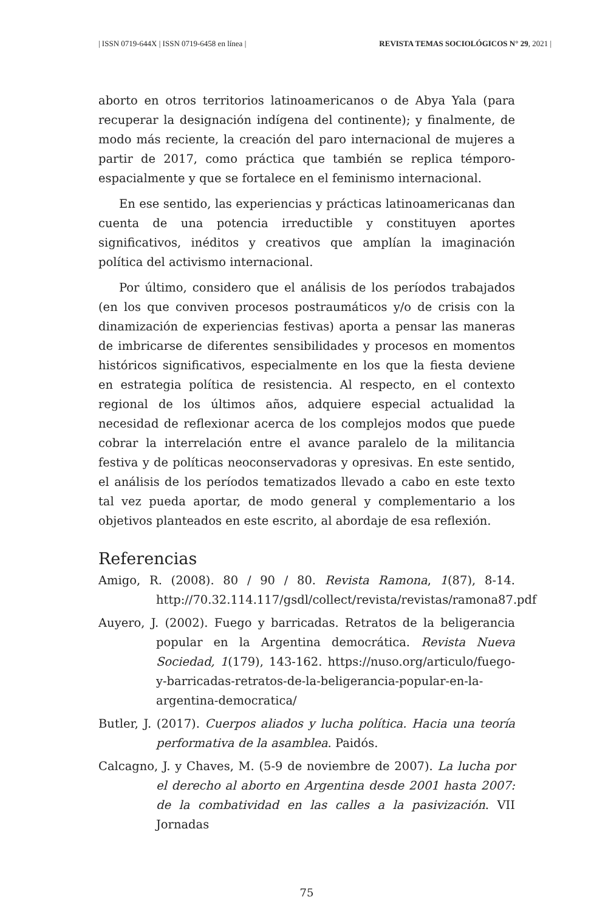| ISSN 0719-644X | ISSN 0719-6458 en línea | REVISTA TEMAS SOCIOLÓGICOS N° 29, 2021 |
aborto en otros territorios latinoamericanos o de Abya Yala (para recuperar la designación indígena del continente); y finalmente, de modo más reciente, la creación del paro internacional de mujeres a partir de 2017, como práctica que también se replica témporo-espacialmente y que se fortalece en el feminismo internacional.
En ese sentido, las experiencias y prácticas latinoamericanas dan cuenta de una potencia irreductible y constituyen aportes significativos, inéditos y creativos que amplían la imaginación política del activismo internacional.
Por último, considero que el análisis de los períodos trabajados (en los que conviven procesos postraumáticos y/o de crisis con la dinamización de experiencias festivas) aporta a pensar las maneras de imbricarse de diferentes sensibilidades y procesos en momentos históricos significativos, especialmente en los que la fiesta deviene en estrategia política de resistencia. Al respecto, en el contexto regional de los últimos años, adquiere especial actualidad la necesidad de reflexionar acerca de los complejos modos que puede cobrar la interrelación entre el avance paralelo de la militancia festiva y de políticas neoconservadoras y opresivas. En este sentido, el análisis de los períodos tematizados llevado a cabo en este texto tal vez pueda aportar, de modo general y complementario a los objetivos planteados en este escrito, al abordaje de esa reflexión.
Referencias
Amigo, R. (2008). 80 / 90 / 80. Revista Ramona, 1(87), 8-14. http://70.32.114.117/gsdl/collect/revista/revistas/ramona87.pdf
Auyero, J. (2002). Fuego y barricadas. Retratos de la beligerancia popular en la Argentina democrática. Revista Nueva Sociedad, 1(179), 143-162. https://nuso.org/articulo/fuego-y-barricadas-retratos-de-la-beligerancia-popular-en-la-argentina-democratica/
Butler, J. (2017). Cuerpos aliados y lucha política. Hacia una teoría performativa de la asamblea. Paidós.
Calcagno, J. y Chaves, M. (5-9 de noviembre de 2007). La lucha por el derecho al aborto en Argentina desde 2001 hasta 2007: de la combatividad en las calles a la pasivización. VII Jornadas
75